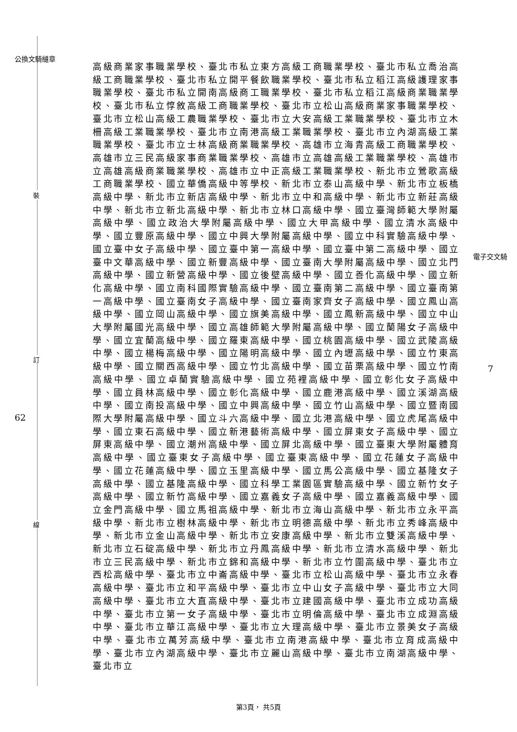公換文騎縫章
裝
訂
線
62
電子交文騎
7
高級商業家事職業學校、臺北市私立東方高級工商職業學校、臺北市私立喬治高級工商職業學校、臺北市私立開平餐飲職業學校、臺北市私立稻江高級護理家事職業學校、臺北市私立開南高級商工職業學校、臺北市私立稻江高級商業職業學校、臺北市私立惇敘高級工商職業學校、臺北市立松山高級商業家事職業學校、臺北市立松山高級工農職業學校、臺北市立大安高級工業職業學校、臺北市立木柵高級工業職業學校、臺北市立南港高級工業職業學校、臺北市立內湖高級工業職業學校、臺北市立士林高級商業職業學校、高雄市立海青高級工商職業學校、高雄市立三民高級家事商業職業學校、高雄市立高雄高級工業職業學校、高雄市立高雄高級商業職業學校、高雄市立中正高級工業職業學校、新北市立鶯歌高級工商職業學校、國立華僑高級中等學校、新北市立泰山高級中學、新北市立板橋高級中學、新北市立新店高級中學、新北市立中和高級中學、新北市立新莊高級中學、新北市立新北高級中學、新北市立林口高級中學、國立臺灣師範大學附屬高級中學、國立政治大學附屬高級中學、國立大甲高級中學、國立清水高級中學、國立豐原高級中學、國立中興大學附屬高級中學、國立中科實驗高級中學、國立臺中女子高級中學、國立臺中第一高級中學、國立臺中第二高級中學、國立臺中文華高級中學、國立新豐高級中學、國立臺南大學附屬高級中學、國立北門高級中學、國立新營高級中學、國立後壁高級中學、國立善化高級中學、國立新化高級中學、國立南科國際實驗高級中學、國立臺南第二高級中學、國立臺南第一高級中學、國立臺南女子高級中學、國立臺南家齊女子高級中學、國立鳳山高級中學、國立岡山高級中學、國立旗美高級中學、國立鳳新高級中學、國立中山大學附屬國光高級中學、國立高雄師範大學附屬高級中學、國立蘭陽女子高級中學、國立宜蘭高級中學、國立羅東高級中學、國立桃園高級中學、國立武陵高級中學、國立楊梅高級中學、國立陽明高級中學、國立內壢高級中學、國立竹東高級中學、國立關西高級中學、國立竹北高級中學、國立苗栗高級中學、國立竹南高級中學、國立卓蘭實驗高級中學、國立苑裡高級中學、國立彰化女子高級中學、國立員林高級中學、國立彰化高級中學、國立鹿港高級中學、國立溪湖高級中學、國立南投高級中學、國立中興高級中學、國立竹山高級中學、國立暨南國際大學附屬高級中學、國立斗六高級中學、國立北港高級中學、國立虎尾高級中學、國立東石高級中學、國立新港藝術高級中學、國立屏東女子高級中學、國立屏東高級中學、國立潮州高級中學、國立屏北高級中學、國立臺東大學附屬體育高級中學、國立臺東女子高級中學、國立臺東高級中學、國立花蓮女子高級中學、國立花蓮高級中學、國立玉里高級中學、國立馬公高級中學、國立基隆女子高級中學、國立基隆高級中學、國立科學工業園區實驗高級中學、國立新竹女子高級中學、國立新竹高級中學、國立嘉義女子高級中學、國立嘉義高級中學、國立金門高級中學、國立馬祖高級中學、新北市立海山高級中學、新北市立永平高級中學、新北市立樹林高級中學、新北市立明德高級中學、新北市立秀峰高級中學、新北市立金山高級中學、新北市立安康高級中學、新北市立雙溪高級中學、新北市立石碇高級中學、新北市立丹鳳高級中學、新北市立清水高級中學、新北市立三民高級中學、新北市立錦和高級中學、新北市立竹圍高級中學、臺北市立西松高級中學、臺北市立中崙高級中學、臺北市立松山高級中學、臺北市立永春高級中學、臺北市立和平高級中學、臺北市立中山女子高級中學、臺北市立大同高級中學、臺北市立大直高級中學、臺北市立建國高級中學、臺北市立成功高級中學、臺北市立第一女子高級中學、臺北市立明倫高級中學、臺北市立成淵高級中學、臺北市立華江高級中學、臺北市立大理高級中學、臺北市立景美女子高級中學、臺北市立萬芳高級中學、臺北市立南港高級中學、臺北市立育成高級中學、臺北市立內湖高級中學、臺北市立麗山高級中學、臺北市立南湖高級中學、臺北市立
第3頁， 共5頁